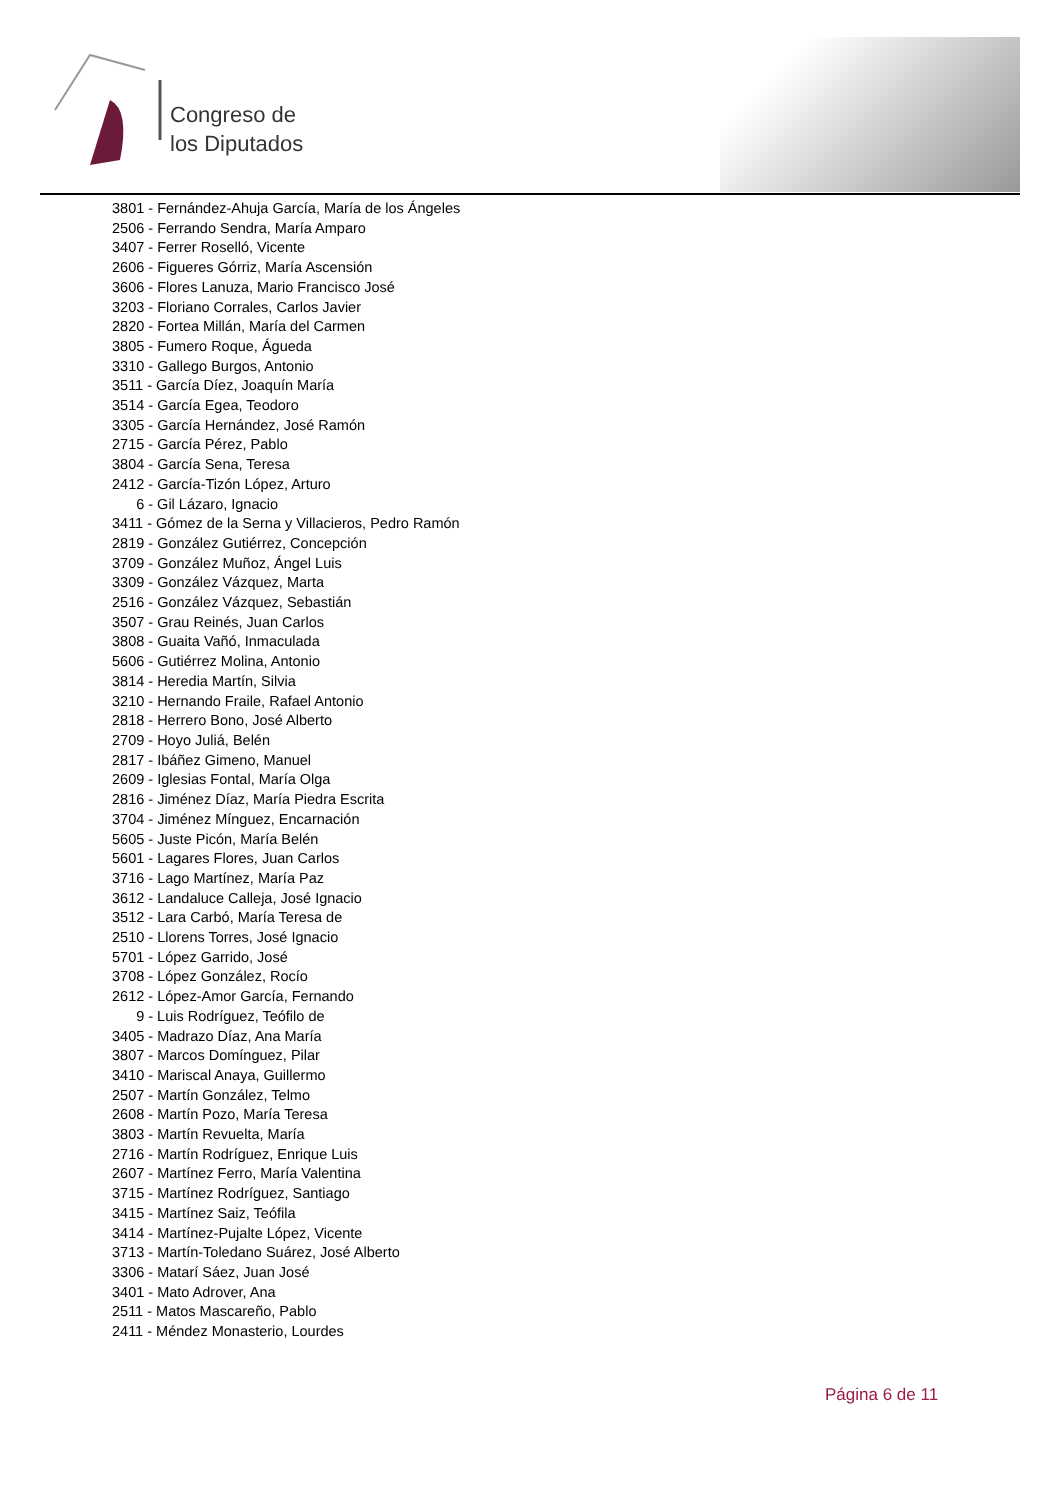Congreso de
los Diputados
3801 - Fernández-Ahuja García, María de los Ángeles
2506 - Ferrando Sendra, María Amparo
3407 - Ferrer Roselló, Vicente
2606 - Figueres Górriz, María Ascensión
3606 - Flores Lanuza, Mario Francisco José
3203 - Floriano Corrales, Carlos Javier
2820 - Fortea Millán, María del Carmen
3805 - Fumero Roque, Águeda
3310 - Gallego Burgos, Antonio
3511 - García Díez, Joaquín María
3514 - García Egea, Teodoro
3305 - García Hernández, José Ramón
2715 - García Pérez, Pablo
3804 - García Sena, Teresa
2412 - García-Tizón López, Arturo
6 - Gil Lázaro, Ignacio
3411 - Gómez de la Serna y Villacieros, Pedro Ramón
2819 - González Gutiérrez, Concepción
3709 - González Muñoz, Ángel Luis
3309 - González Vázquez, Marta
2516 - González Vázquez, Sebastián
3507 - Grau Reinés, Juan Carlos
3808 - Guaita Vañó, Inmaculada
5606 - Gutiérrez Molina, Antonio
3814 - Heredia Martín, Silvia
3210 - Hernando Fraile, Rafael Antonio
2818 - Herrero Bono, José Alberto
2709 - Hoyo Juliá, Belén
2817 - Ibáñez Gimeno, Manuel
2609 - Iglesias Fontal, María Olga
2816 - Jiménez Díaz, María Piedra Escrita
3704 - Jiménez Mínguez, Encarnación
5605 - Juste Picón, María Belén
5601 - Lagares Flores, Juan Carlos
3716 - Lago Martínez, María Paz
3612 - Landaluce Calleja, José Ignacio
3512 - Lara Carbó, María Teresa de
2510 - Llorens Torres, José Ignacio
5701 - López Garrido, José
3708 - López González, Rocío
2612 - López-Amor García, Fernando
9 - Luis Rodríguez, Teófilo de
3405 - Madrazo Díaz, Ana María
3807 - Marcos Domínguez, Pilar
3410 - Mariscal Anaya, Guillermo
2507 - Martín González, Telmo
2608 - Martín Pozo, María Teresa
3803 - Martín Revuelta, María
2716 - Martín Rodríguez, Enrique Luis
2607 - Martínez Ferro, María Valentina
3715 - Martínez Rodríguez, Santiago
3415 - Martínez Saiz, Teófila
3414 - Martínez-Pujalte López, Vicente
3713 - Martín-Toledano Suárez, José Alberto
3306 - Matarí Sáez, Juan José
3401 - Mato Adrover, Ana
2511 - Matos Mascareño, Pablo
2411 - Méndez Monasterio, Lourdes
Página 6 de 11